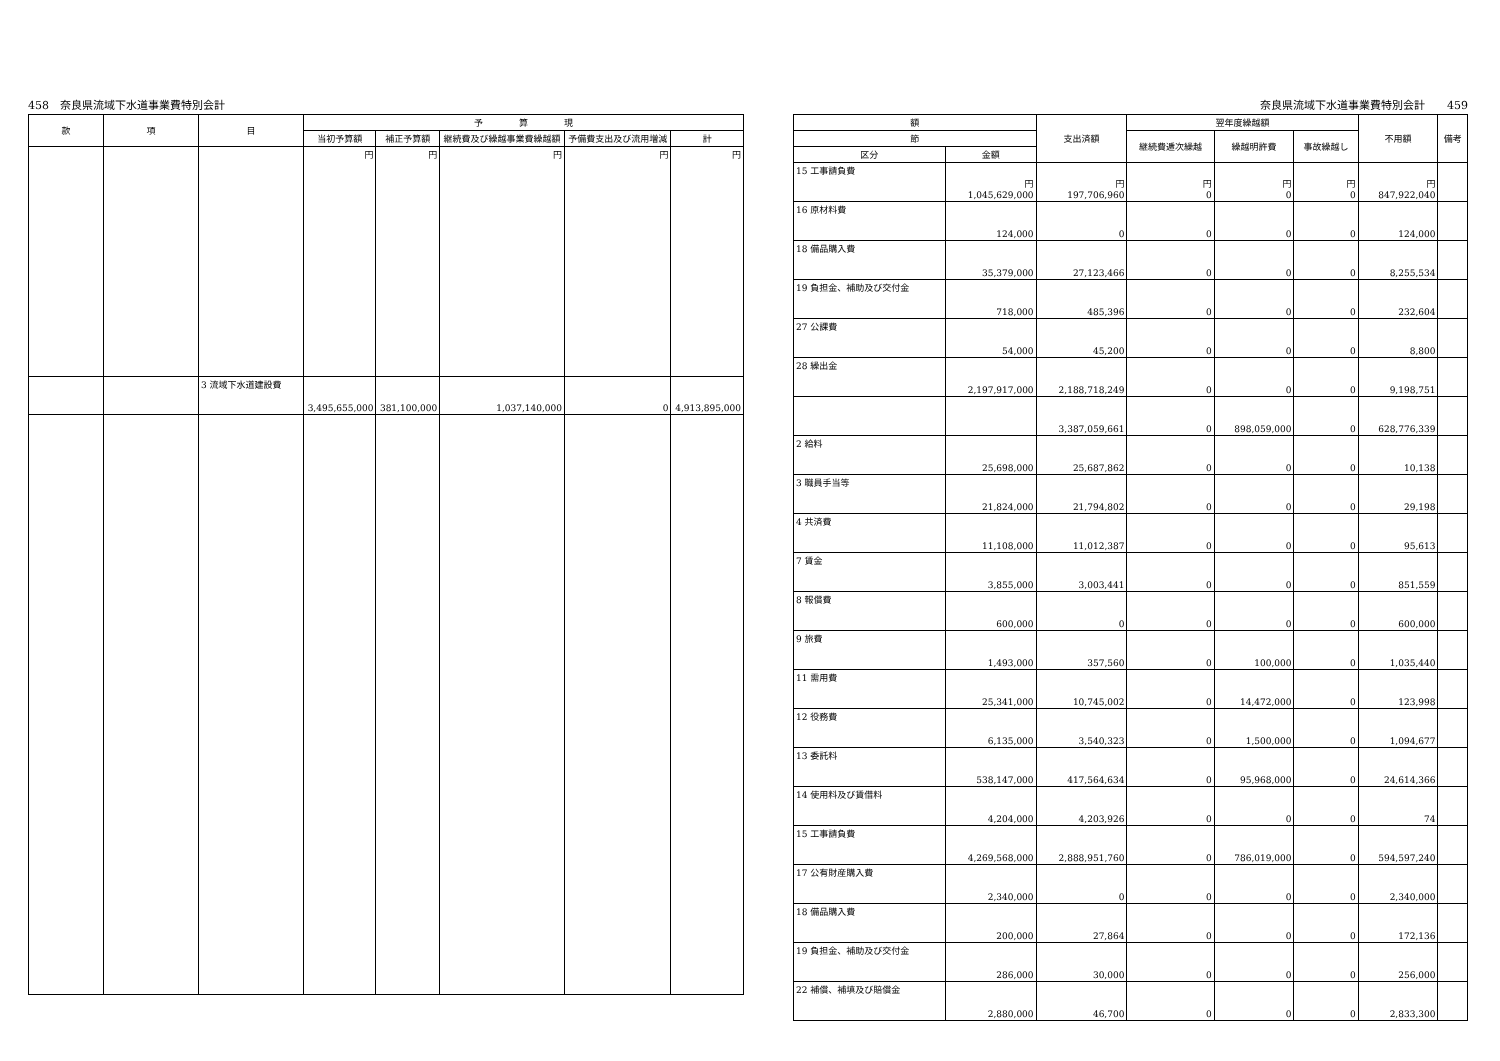458　奈良県流域下水道事業費特別会計
| 款 | 項 | 目 | 予 算 現 | | | | |
| --- | --- | --- | --- | --- | --- | --- | --- |
| | | | 当初予算額 | 補正予算額 | 継続費及び繰越事業費繰越額 | 予備費支出及び流用増減 | 計 |
| | | | 円 | 円 | 円 | 円 | 円 |
| | | 3 流域下水道建設費 | 3,495,655,000 | 381,100,000 | 1,037,140,000 | 0 | 4,913,895,000 |
奈良県流域下水道事業費特別会計　　459
| 額 | | 支出済額 | 翌年度繰越額 | | | 不用額 | 備考 |
| --- | --- | --- | --- | --- | --- | --- | --- |
| 節 | | | 継続費逓次繰越 | 繰越明許費 | 事故繰越し | | |
| 区分 | 金額 | | | | | | |
| 15 工事請負費 | 円 1,045,629,000 | 円 197,706,960 | 円 0 | 円 0 | 円 0 | 円 847,922,040 | |
| 16 原材料費 | 124,000 | 0 | 0 | 0 | 0 | 124,000 | |
| 18 備品購入費 | 35,379,000 | 27,123,466 | 0 | 0 | 0 | 8,255,534 | |
| 19 負担金、補助及び交付金 | 718,000 | 485,396 | 0 | 0 | 0 | 232,604 | |
| 27 公課費 | 54,000 | 45,200 | 0 | 0 | 0 | 8,800 | |
| 28 繰出金 | 2,197,917,000 | 2,188,718,249 | 0 | 0 | 0 | 9,198,751 | |
| | | 3,387,059,661 | 0 | 898,059,000 | 0 | 628,776,339 | |
| 2 給料 | 25,698,000 | 25,687,862 | 0 | 0 | 0 | 10,138 | |
| 3 職員手当等 | 21,824,000 | 21,794,802 | 0 | 0 | 0 | 29,198 | |
| 4 共済費 | 11,108,000 | 11,012,387 | 0 | 0 | 0 | 95,613 | |
| 7 賃金 | 3,855,000 | 3,003,441 | 0 | 0 | 0 | 851,559 | |
| 8 報償費 | 600,000 | 0 | 0 | 0 | 0 | 600,000 | |
| 9 旅費 | 1,493,000 | 357,560 | 0 | 100,000 | 0 | 1,035,440 | |
| 11 需用費 | 25,341,000 | 10,745,002 | 0 | 14,472,000 | 0 | 123,998 | |
| 12 役務費 | 6,135,000 | 3,540,323 | 0 | 1,500,000 | 0 | 1,094,677 | |
| 13 委託料 | 538,147,000 | 417,564,634 | 0 | 95,968,000 | 0 | 24,614,366 | |
| 14 使用料及び賃借料 | 4,204,000 | 4,203,926 | 0 | 0 | 0 | 74 | |
| 15 工事請負費 | 4,269,568,000 | 2,888,951,760 | 0 | 786,019,000 | 0 | 594,597,240 | |
| 17 公有財産購入費 | 2,340,000 | 0 | 0 | 0 | 0 | 2,340,000 | |
| 18 備品購入費 | 200,000 | 27,864 | 0 | 0 | 0 | 172,136 | |
| 19 負担金、補助及び交付金 | 286,000 | 30,000 | 0 | 0 | 0 | 256,000 | |
| 22 補償、補填及び賠償金 | 2,880,000 | 46,700 | 0 | 0 | 0 | 2,833,300 | |